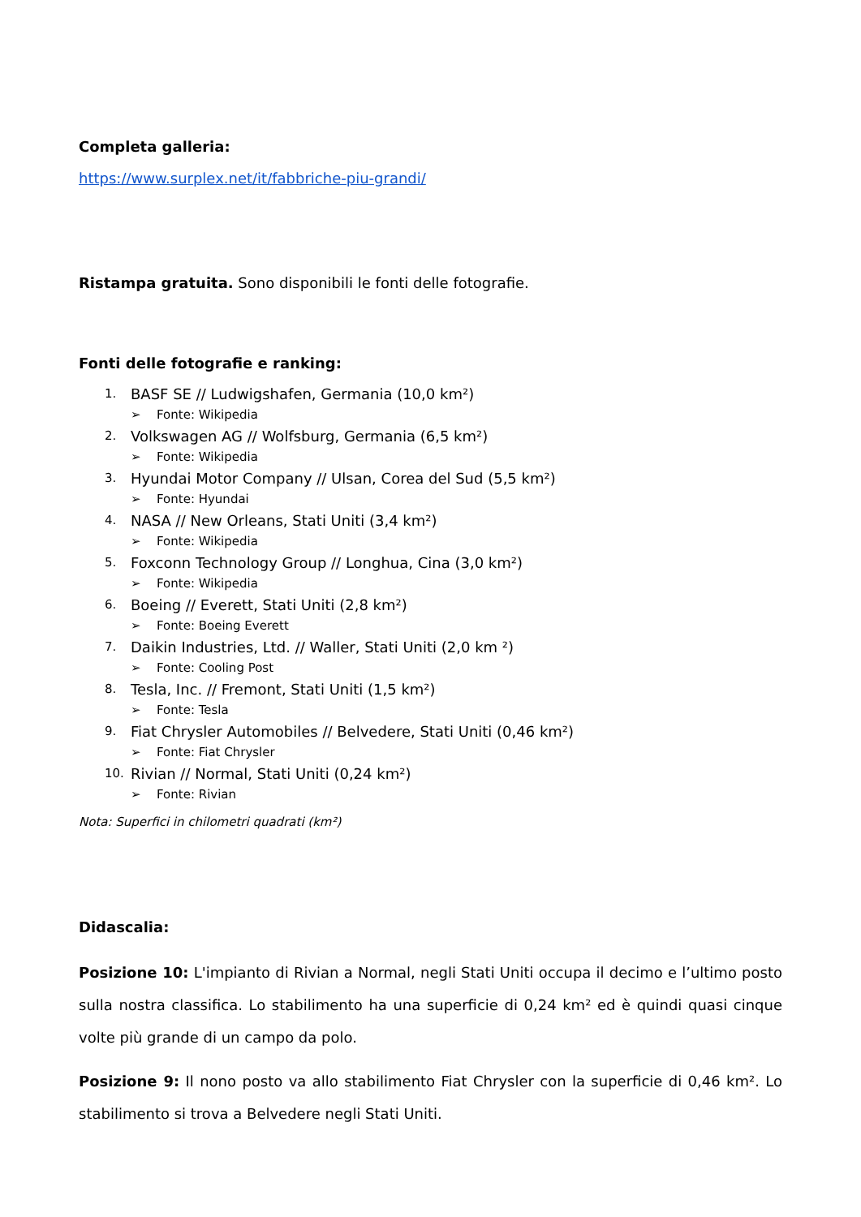Completa galleria:
https://www.surplex.net/it/fabbriche-piu-grandi/
Ristampa gratuita. Sono disponibili le fonti delle fotografie.
Fonti delle fotografie e ranking:
1. BASF SE // Ludwigshafen, Germania (10,0 km²)
➢ Fonte: Wikipedia
2. Volkswagen AG // Wolfsburg, Germania (6,5 km²)
➢ Fonte: Wikipedia
3. Hyundai Motor Company // Ulsan, Corea del Sud (5,5 km²)
➢ Fonte: Hyundai
4. NASA // New Orleans, Stati Uniti (3,4 km²)
➢ Fonte: Wikipedia
5. Foxconn Technology Group // Longhua, Cina (3,0 km²)
➢ Fonte: Wikipedia
6. Boeing // Everett, Stati Uniti (2,8 km²)
➢ Fonte: Boeing Everett
7. Daikin Industries, Ltd. // Waller, Stati Uniti (2,0 km ²)
➢ Fonte: Cooling Post
8. Tesla, Inc. // Fremont, Stati Uniti (1,5 km²)
➢ Fonte: Tesla
9. Fiat Chrysler Automobiles // Belvedere, Stati Uniti (0,46 km²)
➢ Fonte: Fiat Chrysler
10. Rivian // Normal, Stati Uniti (0,24 km²)
➢ Fonte: Rivian
Nota: Superfici in chilometri quadrati (km²)
Didascalia:
Posizione 10: L'impianto di Rivian a Normal, negli Stati Uniti occupa il decimo e l’ultimo posto sulla nostra classifica. Lo stabilimento ha una superficie di 0,24 km² ed è quindi quasi cinque volte più grande di un campo da polo.
Posizione 9: Il nono posto va allo stabilimento Fiat Chrysler con la superficie di 0,46 km². Lo stabilimento si trova a Belvedere negli Stati Uniti.